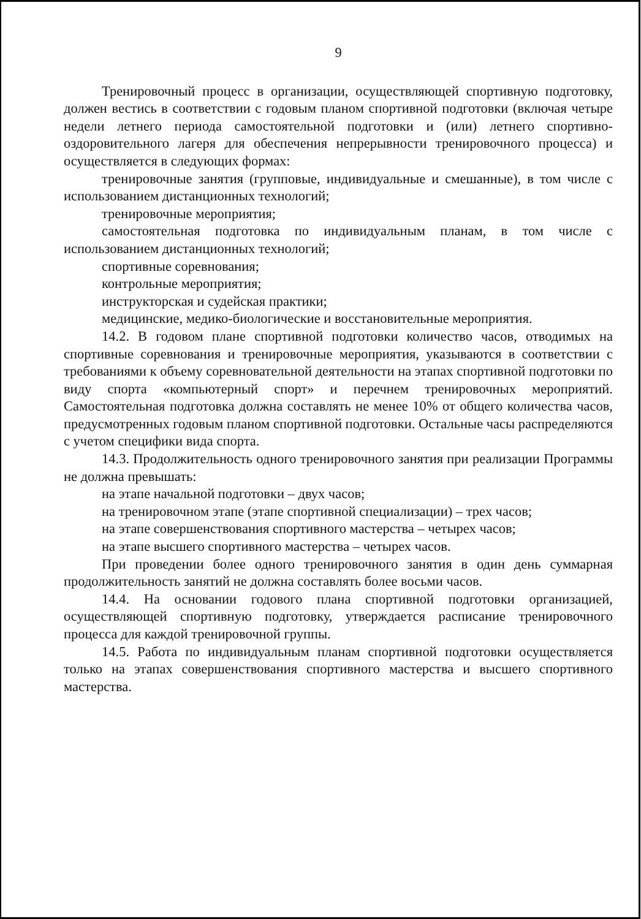9
Тренировочный процесс в организации, осуществляющей спортивную подготовку, должен вестись в соответствии с годовым планом спортивной подготовки (включая четыре недели летнего периода самостоятельной подготовки и (или) летнего спортивно-оздоровительного лагеря для обеспечения непрерывности тренировочного процесса) и осуществляется в следующих формах:
тренировочные занятия (групповые, индивидуальные и смешанные), в том числе с использованием дистанционных технологий;
тренировочные мероприятия;
самостоятельная подготовка по индивидуальным планам, в том числе с использованием дистанционных технологий;
спортивные соревнования;
контрольные мероприятия;
инструкторская и судейская практики;
медицинские, медико-биологические и восстановительные мероприятия.
14.2. В годовом плане спортивной подготовки количество часов, отводимых на спортивные соревнования и тренировочные мероприятия, указываются в соответствии с требованиями к объему соревновательной деятельности на этапах спортивной подготовки по виду спорта «компьютерный спорт» и перечнем тренировочных мероприятий. Самостоятельная подготовка должна составлять не менее 10% от общего количества часов, предусмотренных годовым планом спортивной подготовки. Остальные часы распределяются с учетом специфики вида спорта.
14.3. Продолжительность одного тренировочного занятия при реализации Программы не должна превышать:
на этапе начальной подготовки – двух часов;
на тренировочном этапе (этапе спортивной специализации) – трех часов;
на этапе совершенствования спортивного мастерства – четырех часов;
на этапе высшего спортивного мастерства – четырех часов.
При проведении более одного тренировочного занятия в один день суммарная продолжительность занятий не должна составлять более восьми часов.
14.4. На основании годового плана спортивной подготовки организацией, осуществляющей спортивную подготовку, утверждается расписание тренировочного процесса для каждой тренировочной группы.
14.5. Работа по индивидуальным планам спортивной подготовки осуществляется только на этапах совершенствования спортивного мастерства и высшего спортивного мастерства.